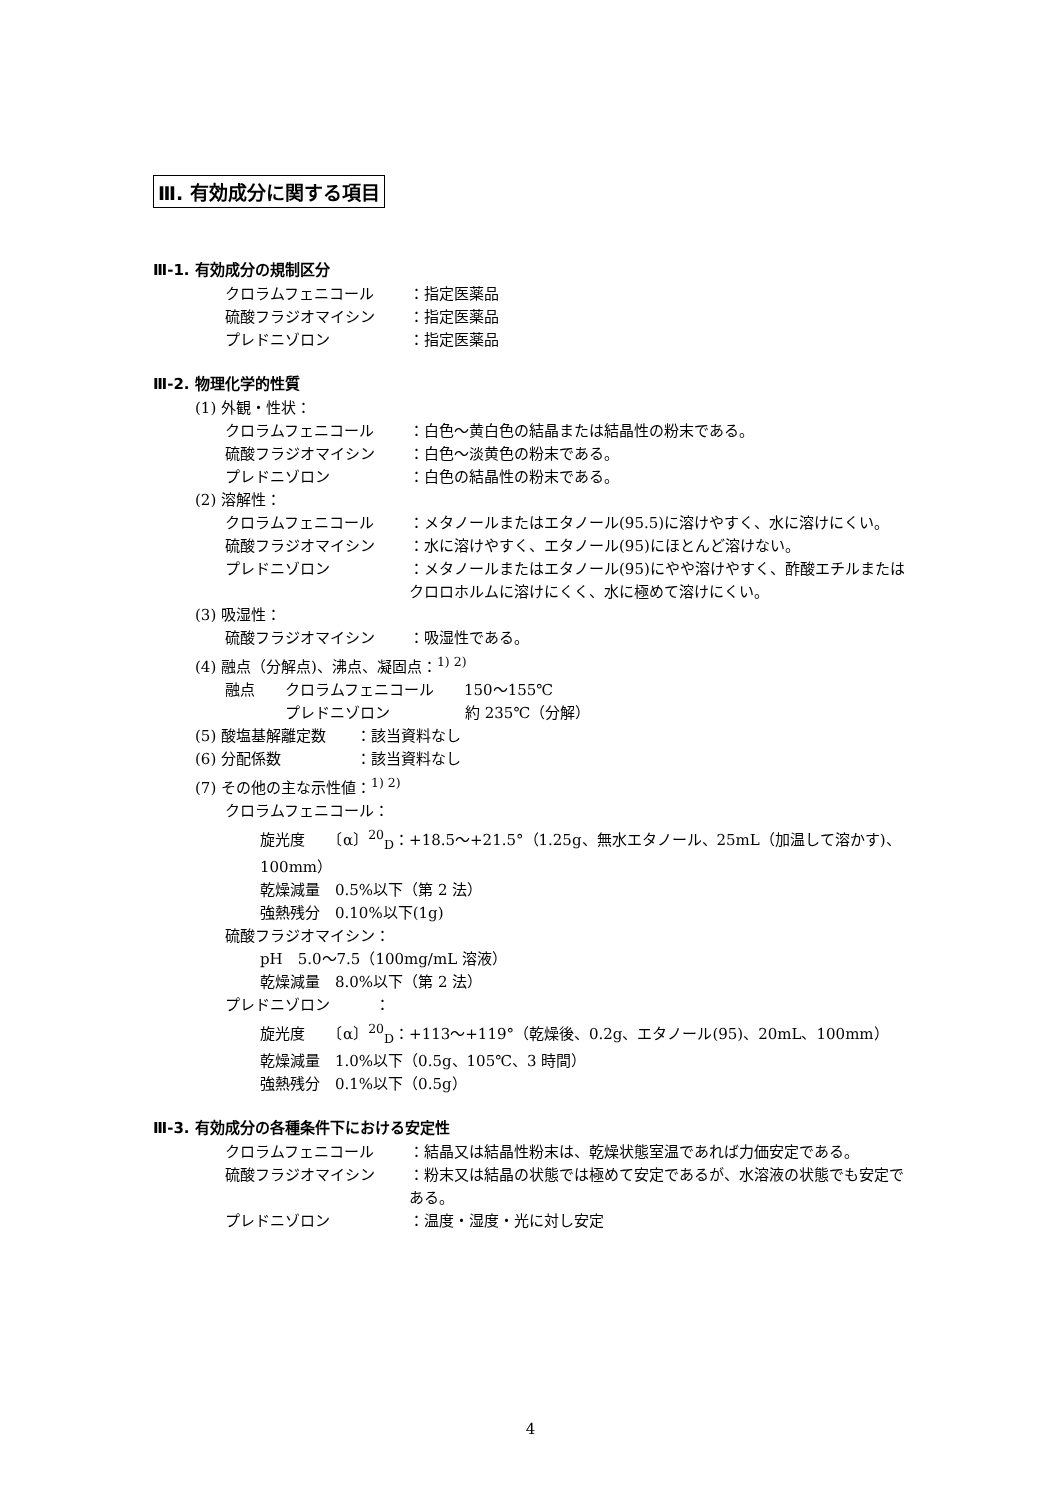Ⅲ. 有効成分に関する項目
Ⅲ-1. 有効成分の規制区分
クロラムフェニコール ：指定医薬品
硫酸フラジオマイシン ：指定医薬品
プレドニゾロン ：指定医薬品
Ⅲ-2. 物理化学的性質
(1) 外観・性状：
クロラムフェニコール ：白色～黄白色の結晶または結晶性の粉末である。
硫酸フラジオマイシン ：白色～淡黄色の粉末である。
プレドニゾロン ：白色の結晶性の粉末である。
(2) 溶解性：
クロラムフェニコール ：メタノールまたはエタノール(95.5)に溶けやすく、水に溶けにくい。
硫酸フラジオマイシン ：水に溶けやすく、エタノール(95)にほとんど溶けない。
プレドニゾロン ：メタノールまたはエタノール(95)にやや溶けやすく、酢酸エチルまたはクロロホルムに溶けにくく、水に極めて溶けにくい。
(3) 吸湿性：
硫酸フラジオマイシン ：吸湿性である。
(4) 融点（分解点)、沸点、凝固点：<sup>1) 2)</sup>
融点　　クロラムフェニコール　　150～155℃
　　　　プレドニゾロン　　　　　約 235℃（分解）
(5) 酸塩基解離定数　　：該当資料なし
(6) 分配係数　　　　　：該当資料なし
(7) その他の主な示性値：<sup>1) 2)</sup>
クロラムフェニコール：
旋光度　　〔α〕<sup>20</sup><sub>D</sub>：+18.5～+21.5°（1.25g、無水エタノール、25mL（加温して溶かす)、100mm）
乾燥減量　0.5%以下（第 2 法）
強熱残分　0.10%以下(1g)
硫酸フラジオマイシン：
pH　5.0～7.5（100mg/mL 溶液）
乾燥減量　8.0%以下（第 2 法）
プレドニゾロン　　　：
旋光度　　〔α〕<sup>20</sup><sub>D</sub>：+113～+119°（乾燥後、0.2g、エタノール(95)、20mL、100mm）
乾燥減量　1.0%以下（0.5g、105℃、3 時間）
強熱残分　0.1%以下（0.5g）
Ⅲ-3. 有効成分の各種条件下における安定性
クロラムフェニコール ：結晶又は結晶性粉末は、乾燥状態室温であれば力価安定である。
硫酸フラジオマイシン ：粉末又は結晶の状態では極めて安定であるが、水溶液の状態でも安定である。
プレドニゾロン ：温度・湿度・光に対し安定
4